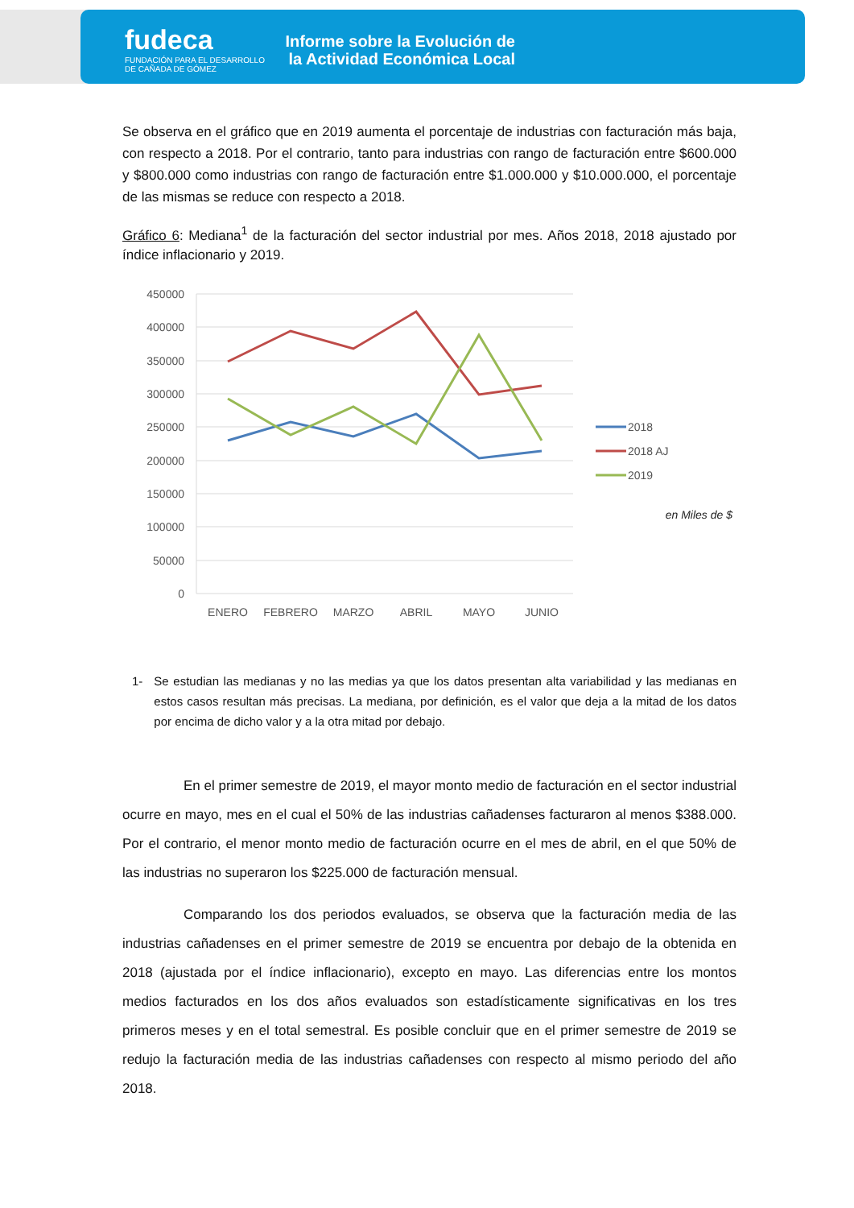fudeca
FUNDACIÓN PARA EL DESARROLLO
DE CAÑADA DE GÓMEZ
Informe sobre la Evolución de la Actividad Económica Local
Se observa en el gráfico que en 2019 aumenta el porcentaje de industrias con facturación más baja, con respecto a 2018. Por el contrario, tanto para industrias con rango de facturación entre $600.000 y $800.000 como industrias con rango de facturación entre $1.000.000 y $10.000.000, el porcentaje de las mismas se reduce con respecto a 2018.
Gráfico 6: Mediana<sup>1</sup> de la facturación del sector industrial por mes. Años 2018, 2018 ajustado por índice inflacionario y 2019.
450000
400000
350000
300000
250000
200000
150000
100000
50000
0
ENERO
FEBRERO
MARZO
ABRIL
MAYO
JUNIO
2018
2018 AJ
2019
en Miles de $
1- Se estudian las medianas y no las medias ya que los datos presentan alta variabilidad y las medianas en estos casos resultan más precisas. La mediana, por definición, es el valor que deja a la mitad de los datos por encima de dicho valor y a la otra mitad por debajo.
En el primer semestre de 2019, el mayor monto medio de facturación en el sector industrial ocurre en mayo, mes en el cual el 50% de las industrias cañadenses facturaron al menos $388.000. Por el contrario, el menor monto medio de facturación ocurre en el mes de abril, en el que 50% de las industrias no superaron los $225.000 de facturación mensual.
Comparando los dos periodos evaluados, se observa que la facturación media de las industrias cañadenses en el primer semestre de 2019 se encuentra por debajo de la obtenida en 2018 (ajustada por el índice inflacionario), excepto en mayo. Las diferencias entre los montos medios facturados en los dos años evaluados son estadísticamente significativas en los tres primeros meses y en el total semestral. Es posible concluir que en el primer semestre de 2019 se redujo la facturación media de las industrias cañadenses con respecto al mismo periodo del año 2018.